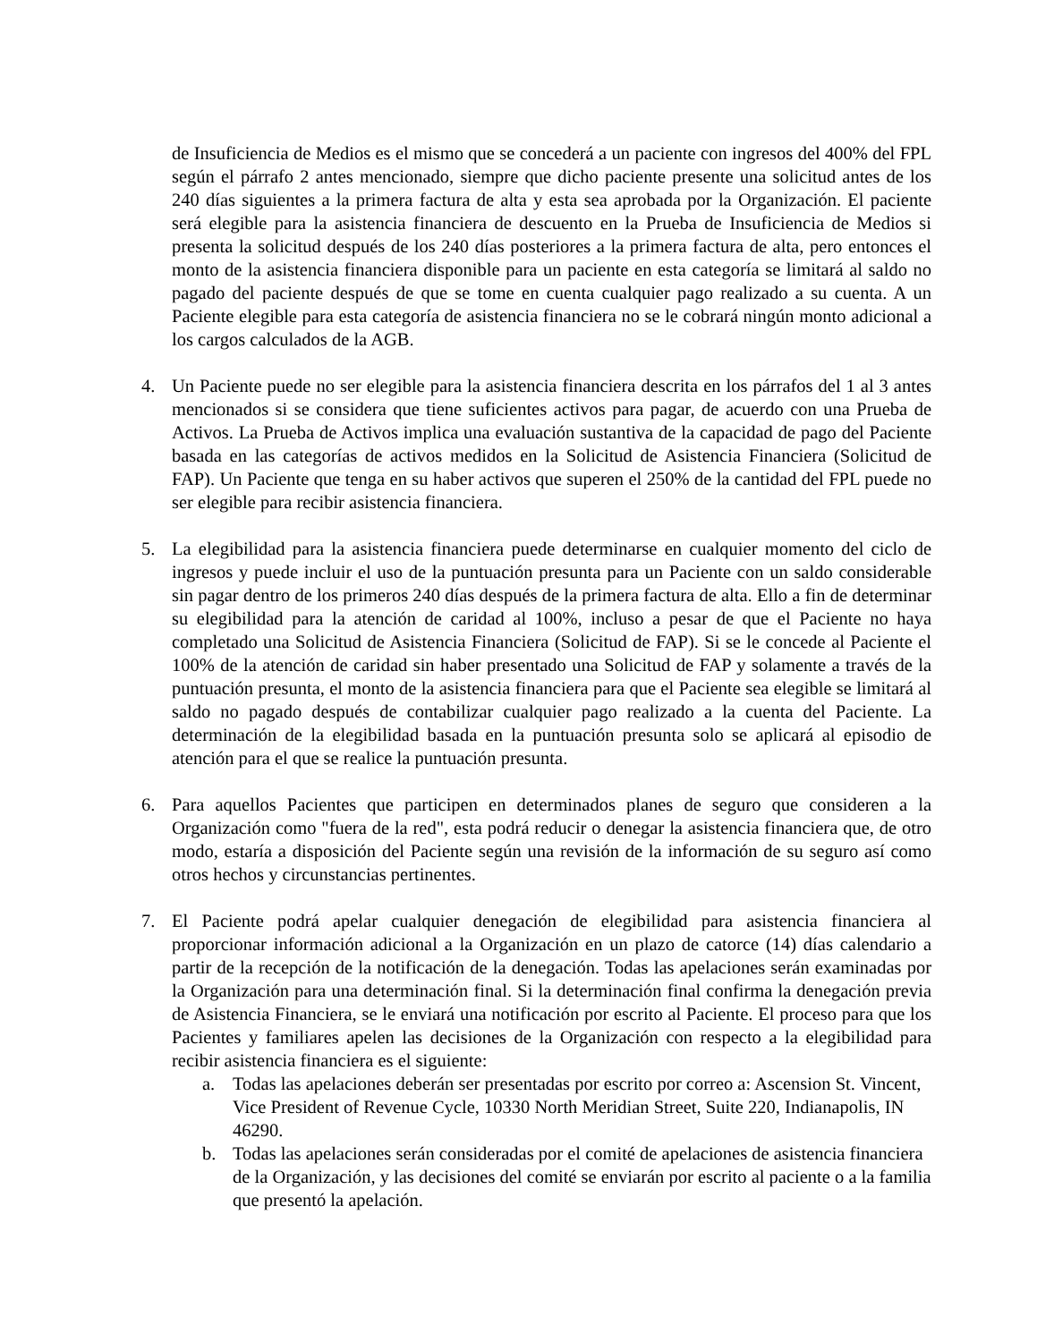de Insuficiencia de Medios es el mismo que se concederá a un paciente con ingresos del 400% del FPL según el párrafo 2 antes mencionado, siempre que dicho paciente presente una solicitud antes de los 240 días siguientes a la primera factura de alta y esta sea aprobada por la Organización. El paciente será elegible para la asistencia financiera de descuento en la Prueba de Insuficiencia de Medios si presenta la solicitud después de los 240 días posteriores a la primera factura de alta, pero entonces el monto de la asistencia financiera disponible para un paciente en esta categoría se limitará al saldo no pagado del paciente después de que se tome en cuenta cualquier pago realizado a su cuenta. A un Paciente elegible para esta categoría de asistencia financiera no se le cobrará ningún monto adicional a los cargos calculados de la AGB.
4. Un Paciente puede no ser elegible para la asistencia financiera descrita en los párrafos del 1 al 3 antes mencionados si se considera que tiene suficientes activos para pagar, de acuerdo con una Prueba de Activos. La Prueba de Activos implica una evaluación sustantiva de la capacidad de pago del Paciente basada en las categorías de activos medidos en la Solicitud de Asistencia Financiera (Solicitud de FAP). Un Paciente que tenga en su haber activos que superen el 250% de la cantidad del FPL puede no ser elegible para recibir asistencia financiera.
5. La elegibilidad para la asistencia financiera puede determinarse en cualquier momento del ciclo de ingresos y puede incluir el uso de la puntuación presunta para un Paciente con un saldo considerable sin pagar dentro de los primeros 240 días después de la primera factura de alta. Ello a fin de determinar su elegibilidad para la atención de caridad al 100%, incluso a pesar de que el Paciente no haya completado una Solicitud de Asistencia Financiera (Solicitud de FAP). Si se le concede al Paciente el 100% de la atención de caridad sin haber presentado una Solicitud de FAP y solamente a través de la puntuación presunta, el monto de la asistencia financiera para que el Paciente sea elegible se limitará al saldo no pagado después de contabilizar cualquier pago realizado a la cuenta del Paciente. La determinación de la elegibilidad basada en la puntuación presunta solo se aplicará al episodio de atención para el que se realice la puntuación presunta.
6. Para aquellos Pacientes que participen en determinados planes de seguro que consideren a la Organización como "fuera de la red", esta podrá reducir o denegar la asistencia financiera que, de otro modo, estaría a disposición del Paciente según una revisión de la información de su seguro así como otros hechos y circunstancias pertinentes.
7. El Paciente podrá apelar cualquier denegación de elegibilidad para asistencia financiera al proporcionar información adicional a la Organización en un plazo de catorce (14) días calendario a partir de la recepción de la notificación de la denegación. Todas las apelaciones serán examinadas por la Organización para una determinación final. Si la determinación final confirma la denegación previa de Asistencia Financiera, se le enviará una notificación por escrito al Paciente. El proceso para que los Pacientes y familiares apelen las decisiones de la Organización con respecto a la elegibilidad para recibir asistencia financiera es el siguiente:
a. Todas las apelaciones deberán ser presentadas por escrito por correo a: Ascension St. Vincent, Vice President of Revenue Cycle, 10330 North Meridian Street, Suite 220, Indianapolis, IN 46290.
b. Todas las apelaciones serán consideradas por el comité de apelaciones de asistencia financiera de la Organización, y las decisiones del comité se enviarán por escrito al paciente o a la familia que presentó la apelación.